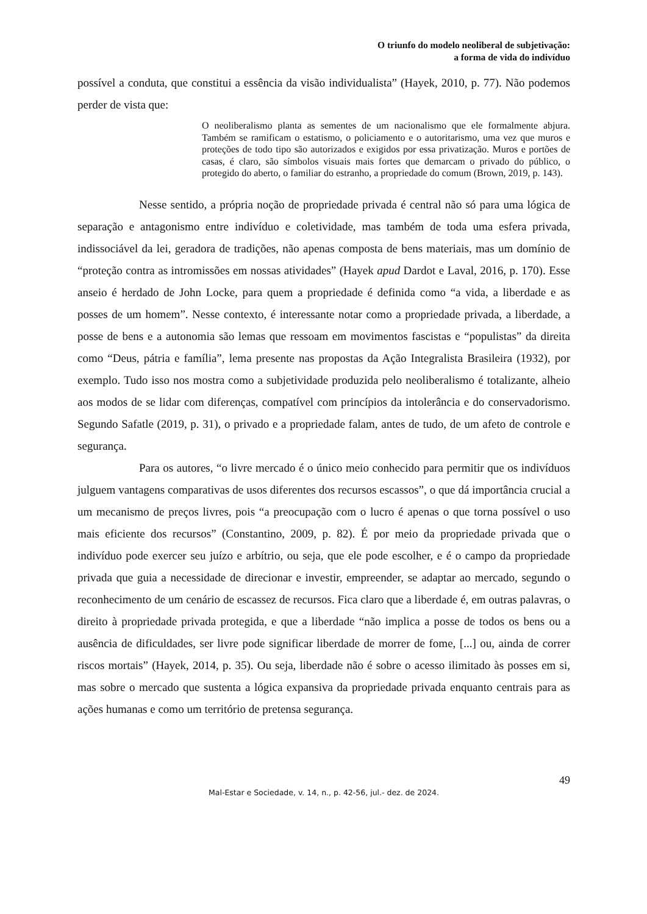O triunfo do modelo neoliberal de subjetivação:
a forma de vida do indivíduo
possível a conduta, que constitui a essência da visão individualista” (Hayek, 2010, p. 77). Não podemos perder de vista que:
O neoliberalismo planta as sementes de um nacionalismo que ele formalmente abjura. Também se ramificam o estatismo, o policiamento e o autoritarismo, uma vez que muros e proteções de todo tipo são autorizados e exigidos por essa privatização. Muros e portões de casas, é claro, são símbolos visuais mais fortes que demarcam o privado do público, o protegido do aberto, o familiar do estranho, a propriedade do comum (Brown, 2019, p. 143).
Nesse sentido, a própria noção de propriedade privada é central não só para uma lógica de separação e antagonismo entre indivíduo e coletividade, mas também de toda uma esfera privada, indissociável da lei, geradora de tradições, não apenas composta de bens materiais, mas um domínio de “proteção contra as intromissões em nossas atividades” (Hayek apud Dardot e Laval, 2016, p. 170). Esse anseio é herdado de John Locke, para quem a propriedade é definida como “a vida, a liberdade e as posses de um homem”. Nesse contexto, é interessante notar como a propriedade privada, a liberdade, a posse de bens e a autonomia são lemas que ressoam em movimentos fascistas e “populistas” da direita como “Deus, pátria e família”, lema presente nas propostas da Ação Integralista Brasileira (1932), por exemplo. Tudo isso nos mostra como a subjetividade produzida pelo neoliberalismo é totalizante, alheio aos modos de se lidar com diferenças, compatível com princípios da intolerância e do conservadorismo. Segundo Safatle (2019, p. 31), o privado e a propriedade falam, antes de tudo, de um afeto de controle e segurança.
Para os autores, “o livre mercado é o único meio conhecido para permitir que os indivíduos julguem vantagens comparativas de usos diferentes dos recursos escassos”, o que dá importância crucial a um mecanismo de preços livres, pois “a preocupação com o lucro é apenas o que torna possível o uso mais eficiente dos recursos” (Constantino, 2009, p. 82). É por meio da propriedade privada que o indivíduo pode exercer seu juízo e arbítrio, ou seja, que ele pode escolher, e é o campo da propriedade privada que guia a necessidade de direcionar e investir, empreender, se adaptar ao mercado, segundo o reconhecimento de um cenário de escassez de recursos. Fica claro que a liberdade é, em outras palavras, o direito à propriedade privada protegida, e que a liberdade “não implica a posse de todos os bens ou a ausência de dificuldades, ser livre pode significar liberdade de morrer de fome, [...] ou, ainda de correr riscos mortais” (Hayek, 2014, p. 35). Ou seja, liberdade não é sobre o acesso ilimitado às posses em si, mas sobre o mercado que sustenta a lógica expansiva da propriedade privada enquanto centrais para as ações humanas e como um território de pretensa segurança.
49
Mal-Estar e Sociedade, v. 14, n., p. 42-56, jul.- dez. de 2024.